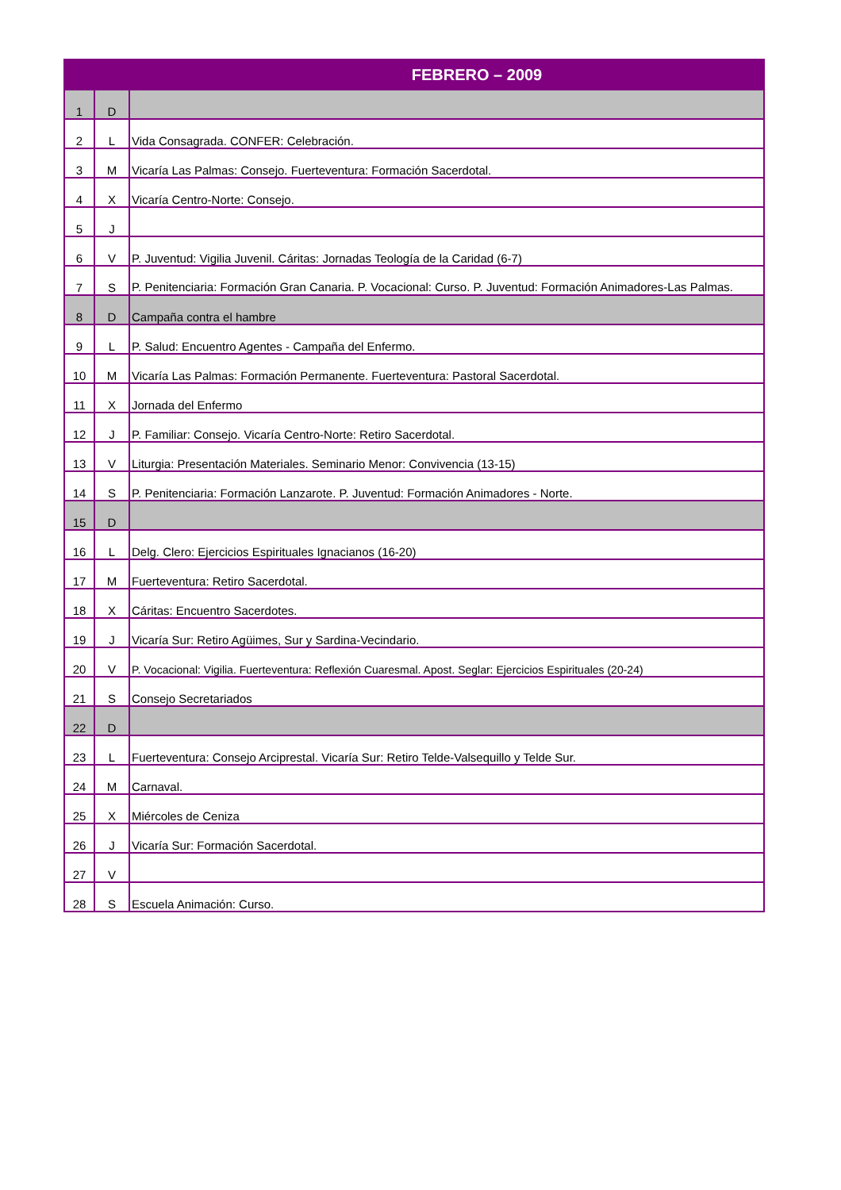| FEBRERO – 2009 | | |
| --- | --- | --- |
| 1 | D | |
| 2 | L | Vida Consagrada. CONFER: Celebración. |
| 3 | M | Vicaría Las Palmas: Consejo. Fuerteventura: Formación Sacerdotal. |
| 4 | X | Vicaría Centro-Norte: Consejo. |
| 5 | J | |
| 6 | V | P. Juventud: Vigilia Juvenil. Cáritas: Jornadas Teología de la Caridad (6-7) |
| 7 | S | P. Penitenciaria: Formación Gran Canaria. P. Vocacional: Curso. P. Juventud: Formación Animadores-Las Palmas. |
| 8 | D | Campaña contra el hambre |
| 9 | L | P. Salud: Encuentro Agentes - Campaña del Enfermo. |
| 10 | M | Vicaría Las Palmas: Formación Permanente. Fuerteventura: Pastoral Sacerdotal. |
| 11 | X | Jornada del Enfermo |
| 12 | J | P. Familiar: Consejo. Vicaría Centro-Norte: Retiro Sacerdotal. |
| 13 | V | Liturgia: Presentación Materiales. Seminario Menor: Convivencia (13-15) |
| 14 | S | P. Penitenciaria: Formación Lanzarote. P. Juventud: Formación Animadores - Norte. |
| 15 | D | |
| 16 | L | Delg. Clero: Ejercicios Espirituales Ignacianos (16-20) |
| 17 | M | Fuerteventura: Retiro Sacerdotal. |
| 18 | X | Cáritas: Encuentro Sacerdotes. |
| 19 | J | Vicaría Sur: Retiro Agüimes, Sur y Sardina-Vecindario. |
| 20 | V | P. Vocacional: Vigilia. Fuerteventura: Reflexión Cuaresmal. Apost. Seglar: Ejercicios Espirituales (20-24) |
| 21 | S | Consejo Secretariados |
| 22 | D | |
| 23 | L | Fuerteventura: Consejo Arciprestal. Vicaría Sur: Retiro Telde-Valsequillo y Telde Sur. |
| 24 | M | Carnaval. |
| 25 | X | Miércoles de Ceniza |
| 26 | J | Vicaría Sur: Formación Sacerdotal. |
| 27 | V | |
| 28 | S | Escuela Animación: Curso. |